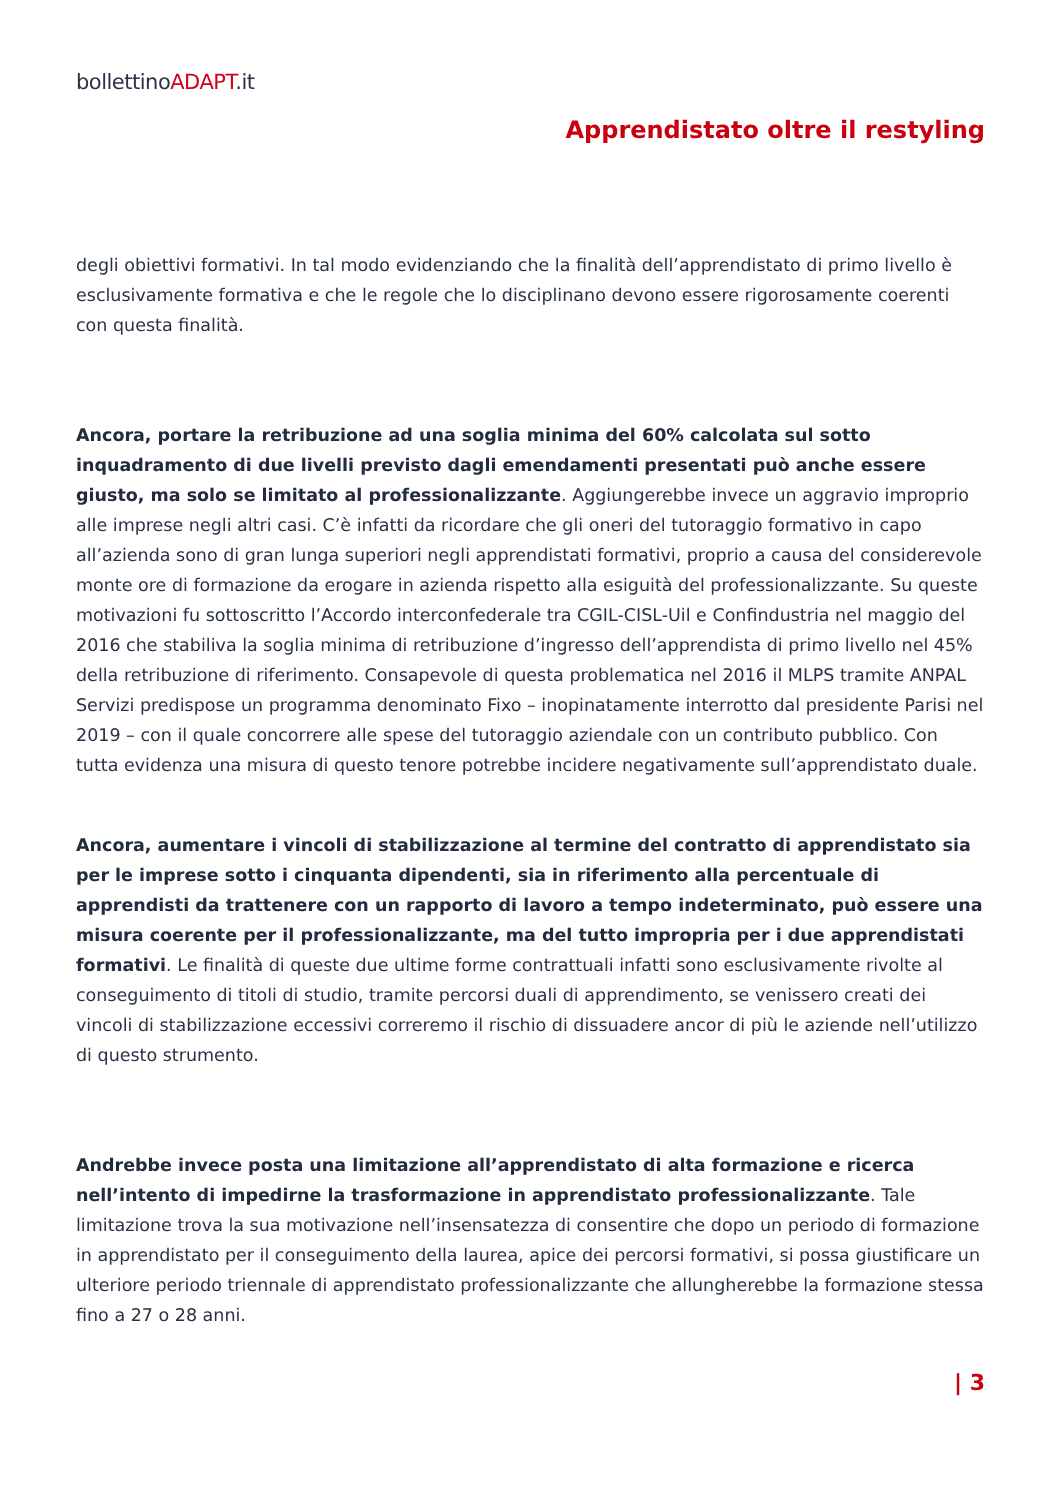bollettinoADAPT.it
Apprendistato oltre il restyling
degli obiettivi formativi. In tal modo evidenziando che la finalità dell’apprendistato di primo livello è esclusivamente formativa e che le regole che lo disciplinano devono essere rigorosamente coerenti con questa finalità.
Ancora, portare la retribuzione ad una soglia minima del 60% calcolata sul sotto inquadramento di due livelli previsto dagli emendamenti presentati può anche essere giusto, ma solo se limitato al professionalizzante. Aggiungerebbe invece un aggravio improprio alle imprese negli altri casi. C’è infatti da ricordare che gli oneri del tutoraggio formativo in capo all’azienda sono di gran lunga superiori negli apprendistati formativi, proprio a causa del considerevole monte ore di formazione da erogare in azienda rispetto alla esiguità del professionalizzante. Su queste motivazioni fu sottoscritto l’Accordo interconfederale tra CGIL-CISL-Uil e Confindustria nel maggio del 2016 che stabiliva la soglia minima di retribuzione d’ingresso dell’apprendista di primo livello nel 45% della retribuzione di riferimento. Consapevole di questa problematica nel 2016 il MLPS tramite ANPAL Servizi predispose un programma denominato Fixo – inopinatamente interrotto dal presidente Parisi nel 2019 – con il quale concorrere alle spese del tutoraggio aziendale con un contributo pubblico. Con tutta evidenza una misura di questo tenore potrebbe incidere negativamente sull’apprendistato duale.
Ancora, aumentare i vincoli di stabilizzazione al termine del contratto di apprendistato sia per le imprese sotto i cinquanta dipendenti, sia in riferimento alla percentuale di apprendisti da trattenere con un rapporto di lavoro a tempo indeterminato, può essere una misura coerente per il professionalizzante, ma del tutto impropria per i due apprendistati formativi. Le finalità di queste due ultime forme contrattuali infatti sono esclusivamente rivolte al conseguimento di titoli di studio, tramite percorsi duali di apprendimento, se venissero creati dei vincoli di stabilizzazione eccessivi correremo il rischio di dissuadere ancor di più le aziende nell’utilizzo di questo strumento.
Andrebbe invece posta una limitazione all’apprendistato di alta formazione e ricerca nell’intento di impedirne la trasformazione in apprendistato professionalizzante. Tale limitazione trova la sua motivazione nell’insensatezza di consentire che dopo un periodo di formazione in apprendistato per il conseguimento della laurea, apice dei percorsi formativi, si possa giustificare un ulteriore periodo triennale di apprendistato professionalizzante che allungherebbe la formazione stessa fino a 27 o 28 anni.
| 3